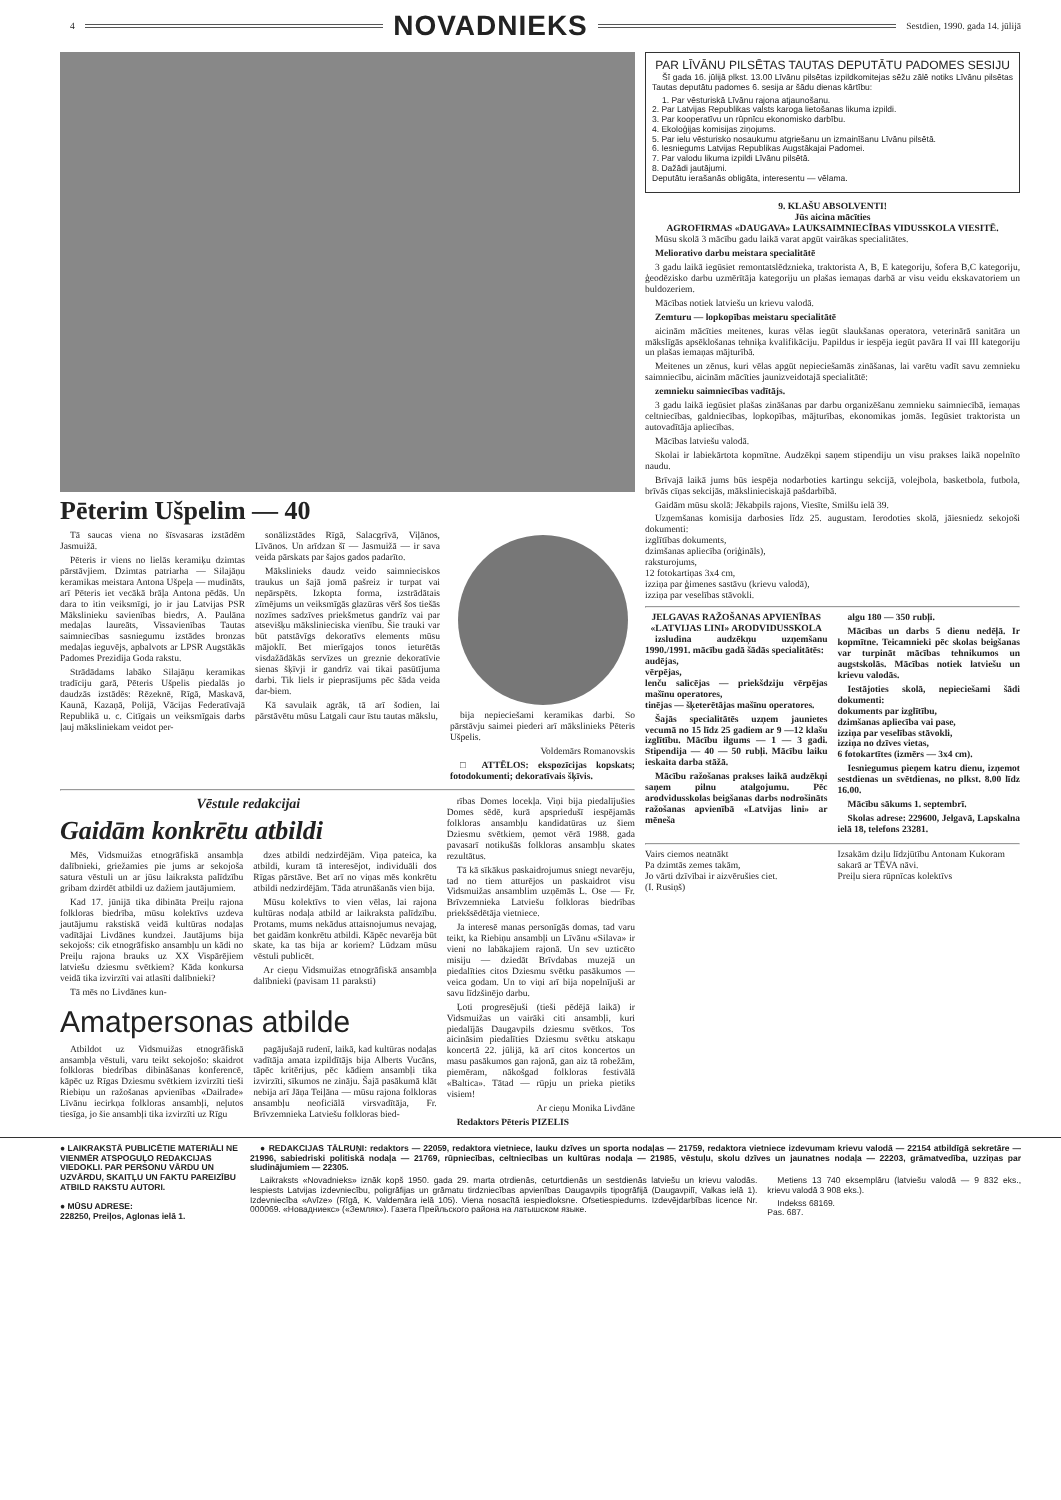4
NOVADNIEKS
Sestdien, 1990. gada 14. jūlijā
Pēterim Ušpelim — 40
Tā saucas viena no šīsvasaras izstādēm Jasmuižā.
Pēteris ir viens no lielās keramiķu dzimtas pārstāvjiem. Dzimtas patriarha — Silajāņu keramikas meistara Antona Ušpeļa — mudināts, arī Pēteris iet vecākā brāļa Antona pēdās. Un dara to itin veiksmīgi, jo ir jau Latvijas PSR Mākslinieku savienības biedrs, A. Paulāna medaļas laureāts, Vissavienības Tautas saimniecības sasniegumu izstādes bronzas medaļas ieguvējs, apbalvots ar LPSR Augstākās Padomes Prezidija Goda rakstu.
Strādādams labāko Silajāņu keramikas tradīciju garā, Pēteris Ušpelis piedalās jo daudzās izstādēs: Rēzeknē, Rīgā, Maskavā, Kaunā, Kazaņā, Polijā, Vācijas Federatīvajā Republikā u. c. Citīgais un veiksmīgais darbs ļauj māksliniekam veidot per-
sonālizstādes Rīgā, Salacgrīvā, Viļānos, Līvānos. Un arīdzan šī — Jasmuižā — ir sava veida pārskats par šajos gados padarīto.
Mākslinieks daudz veido saimnieciskos traukus un šajā jomā pašreiz ir turpat vai nepārspēts. Izkopta forma, izstrādātais zīmējums un veiksmīgās glazūras vērš šos tiešās nozīmes sadzīves priekšmetus gandrīz vai par atsevišķu mākslinieciska vienību. Šie trauki var būt patstāvīgs dekoratīvs elements mūsu mājoklī. Bet mierīgajos tonos ieturētās visdažādākās servīzes un greznie dekoratīvie sienas šķīvji ir gandrīz vai tikai pasūtījuma darbi. Tik liels ir pieprasījums pēc šāda veida dar-biem.
Kā savulaik agrāk, tā arī šodien, lai pārstāvētu mūsu Latgali caur īstu tautas mākslu,
bija nepieciešami keramikas darbi. So pārstāvju saimei piederi arī mākslinieks Pēteris Ušpelis.
Voldemārs Romanovskis
□ ATTĒLOS: ekspozīcijas kopskats; fotodokumenti; dekoratīvais šķīvis.
Vēstule redakcijai
Gaidām konkrētu atbildi
Mēs, Vidsmuižas etnogrāfiskā ansambļa dalībnieki, griežamies pie jums ar sekojoša satura vēstuli un ar jūsu laikraksta palīdzību gribam dzirdēt atbildi uz dažiem jautājumiem.
Kad 17. jūnijā tika dibināta Preiļu rajona folkloras biedrība, mūsu kolektīvs uzdeva jautājumu rakstiskā veidā kultūras nodaļas vadītājai Livdānes kundzei. Jautājums bija sekojošs: cik etnogrāfisko ansambļu un kādi no Preiļu rajona brauks uz XX Vispārējiem latviešu dziesmu svētkiem? Kāda konkursa veidā tika izvirzīti vai atlasīti dalībnieki?
Tā mēs no Livdānes kun-
dzes atbildi nedzirdējām. Viņa pateica, ka atbildi, kuram tā interesējot, individuāli dos Rīgas pārstāve. Bet arī no viņas mēs konkrētu atbildi nedzirdējām. Tāda atrunāšanās vien bija.
Mūsu kolektīvs to vien vēlas, lai rajona kultūras nodaļa atbild ar laikraksta palīdzību. Protams, mums nekādus attaisnojumus nevajag, bet gaidām konkrētu atbildi. Kāpēc nevarēja būt skate, ka tas bija ar koriem? Lūdzam mūsu vēstuli publicēt.
Ar cieņu Vidsmuižas etnogrāfiskā ansambļa dalībnieki (pavisam 11 paraksti)
Amatpersonas atbilde
Atbildot uz Vidsmuižas etnogrāfiskā ansambļa vēstuli, varu teikt sekojošo: skaidrot folkloras biedrības dibināšanas konferencē, kāpēc uz Rīgas Dziesmu svētkiem izvirzīti tieši Riebiņu un ražošanas apvienības «Dailrade» Līvānu iecirkņa folkloras ansambļi, neļutos tiesīga, jo šie ansambļi tika izvirzīti uz Rīgu
pagājušajā rudenī, laikā, kad kultūras nodaļas vadītāja amata izpildītājs bija Alberts Vucāns, tāpēc kritērijus, pēc kādiem ansambļi tika izvirzīti, sīkumos ne zināju. Šajā pasākumā klāt nebija arī Jāņa Teiļāna — mūsu rajona folkloras ansambļu neoficiālā virsvadītāja, Fr. Brīvzemnieka Latviešu folkloras bied-
rības Domes locekļa. Viņi bija piedalījušies Domes sēdē, kurā apspriedušī iespējamās folkloras ansambļu kandidatūras uz šiem Dziesmu svētkiem, ņemot vērā 1988. gada pavasarī notikušās folkloras ansambļu skates rezultātus.
Tā kā sīkākus paskaidrojumus sniegt nevarēju, tad no tiem atturējos un paskaidrot visu Vidsmuižas ansamblim uzņēmās L. Ose — Fr. Brīvzemnieka Latviešu folkloras biedrības priekšsēdētāja vietniece.
Ja interesē manas personīgās domas, tad varu teikt, ka Riebiņu ansambļi un Līvānu «Silava» ir vieni no labākajiem rajonā. Un sev uzticēto misiju — dziedāt Brīvdabas muzejā un piedalīties citos Dziesmu svētku pasākumos — veica godam. Un to viņi arī bija nopelnījuši ar savu līdzšinējo darbu.
Ļoti progresējuši (tieši pēdējā laikā) ir Vidsmuižas un vairāki citi ansambļi, kuri piedalījās Daugavpils dziesmu svētkos. Tos aicināsim piedalīties Dziesmu svētku atskaņu koncertā 22. jūlijā, kā arī citos koncertos un masu pasākumos gan rajonā, gan aiz tā robežām, piemēram, nākošgad folkloras festivālā «Baltica». Tātad — rūpju un prieka pietiks visiem!
Ar cieņu Monika Livdāne
Redaktors Pēteris PIZELIS
PAR LĪVĀNU PILSĒTAS TAUTAS DEPUTĀTU PADOMES SESIJU
Šī gada 16. jūlijā plkst. 13.00 Līvānu pilsētas izpildkomitejas sēžu zālē notiks Līvānu pilsētas Tautas deputātu padomes 6. sesija ar šādu dienas kārtību:
1. Par vēsturiskā Līvānu rajona atjaunošanu.
2. Par Latvijas Republikas valsts karoga lietošanas likuma izpildi.
3. Par kooperatīvu un rūpnīcu ekonomisko darbību.
4. Ekoloģijas komisijas ziņojums.
5. Par ielu vēsturisko nosaukumu atgriešanu un izmainīšanu Līvānu pilsētā.
6. Iesniegums Latvijas Republikas Augstākajai Padomei.
7. Par valodu likuma izpildi Līvānu pilsētā.
8. Dažādi jautājumi.
Deputātu ierašanās obligāta, interesentu — vēlama.
9. KLAŠU ABSOLVENTI!
Jūs aicina mācīties
AGROFIRMAS «DAUGAVA» LAUKSAIMNIECĪBAS VIDUSSKOLA VIESITĒ.
Mūsu skolā 3 mācību gadu laikā varat apgūt vairākas specialitātes.
Meliorativo darbu meistara specialitātē
3 gadu laikā iegūsiet remontatslēdznieka, traktorista A, B, E kategoriju, šofera B,C kategoriju, ģeodēzisko darbu uzmērītāja kategoriju un plašas iemaņas darbā ar visu veidu ekskavatoriem un buldozeriem.
Mācības notiek latviešu un krievu valodā.
Zemturu — lopkopības meistaru specialitātē
aicinām mācīties meitenes, kuras vēlas iegūt slaukšanas operatora, veterinārā sanitāra un mākslīgās apsēklošanas tehniķa kvalifikāciju. Papildus ir iespēja iegūt pavāra II vai III kategoriju un plašas iemaņas mājturībā.
Meitenes un zēnus, kuri vēlas apgūt nepieciešamās zināšanas, lai varētu vadīt savu zemnieku saimniecību, aicinām mācīties jaunizveidotajā specialitātē:
zemnieku saimniecības vadītājs.
3 gadu laikā iegūsiet plašas zināšanas par darbu organizēšanu zemnieku saimniecībā, iemaņas celtniecības, galdniecības, lopkopības, mājturības, ekonomikas jomās. Iegūsiet traktorista un autovadītāja apliecības.
Mācības latviešu valodā.
Skolai ir labiekārtota kopmītne. Audzēkņi saņem stipendiju un visu prakses laikā nopelnīto naudu.
Brīvajā laikā jums būs iespēja nodarboties kartingu sekcijā, volejbola, basketbola, futbola, brīvās cīņas sekcijās, mākslinieciskajā pašdarbībā.
Gaidām mūsu skolā: Jēkabpils rajons, Viesīte, Smilšu ielā 39.
Uzņemšanas komisija darbosies līdz 25. augustam. Ierodoties skolā, jāiesniedz sekojoši dokumenti:
izglītības dokuments,
dzimšanas apliecība (oriģināls),
raksturojums,
12 fotokartiņas 3x4 cm,
izziņa par ģimenes sastāvu (krievu valodā),
izziņa par veselības stāvokli.
JELGAVAS RAŽOŠANAS APVIENĪBAS «LATVIJAS LINI» ARODVIDUSSKOLA
izsludina audzēkņu uzņemšanu 1990./1991. mācību gadā šādās specialitātēs:
audējas,
vērpējas,
lenču salicējas — priekšdziju vērpējas mašīnu operatores,
tinējas — šķeterētājas mašīnu operatores.
Šajās specialitātēs uzņem jaunietes vecumā no 15 līdz 25 gadiem ar 9 —12 klašu izglītību. Mācību ilgums — 1 — 3 gadi. Stipendija — 40 — 50 rubļi. Mācību laiku ieskaita darba stāžā.
Mācību ražošanas prakses laikā audzēkņi saņem pilnu atalgojumu. Pēc arodvidusskolas beigšanas darbs nodrošināts ražošanas apvienībā «Latvijas lini» ar mēneša
algu 180 — 350 rubļi.
Mācības un darbs 5 dienu nedēļā. Ir kopmītne. Teicamnieki pēc skolas beigšanas var turpināt mācības tehnikumos un augstskolās. Mācības notiek latviešu un krievu valodās.
Iestājoties skolā, nepieciešami šādi dokumenti:
dokuments par izglītību,
dzimšanas apliecība vai pase,
izziņa par veselības stāvokli,
izziņa no dzīves vietas,
6 fotokartītes (izmērs — 3x4 cm).
Iesniegumus pieņem katru dienu, izņemot sestdienas un svētdienas, no plkst. 8.00 līdz 16.00.
Mācību sākums 1. septembrī.
Skolas adrese: 229600, Jelgavā, Lapskalna ielā 18, telefons 23281.
Vairs ciemos neatnākt
Pa dzimtās zemes takām,
Jo vārti dzīvībai ir aizvērušies ciet.
(I. Rusiņš)
Izsakām dziļu līdzjūtību Antonam Kukoram sakarā ar TĒVA nāvi.
Preiļu siera rūpnīcas kolektīvs
● LAIKRAKSTĀ PUBLICĒTIE MATERIĀLI NE VIENMĒR ATSPOGUĻO REDAKCIJAS VIEDOKLI. PAR PERSONU VĀRDU UN UZVĀRDU, SKAITĻU UN FAKTU PAREIZĪBU ATBILD RAKSTU AUTORI.
● MŪSU ADRESE:
228250, Preiļos, Aglonas ielā 1.
● REDAKCIJAS TĀLRUŅI: redaktors — 22059, redaktora vietniece, lauku dzīves un sporta nodaļas — 21759, redaktora vietniece izdevumam krievu valodā — 22154 atbildīgā sekretāre — 21996, sabiedriski politiskā nodaļa — 21769, rūpniecības, celtniecības un kultūras nodaļa — 21985, vēstuļu, skolu dzīves un jaunatnes nodaļa — 22203, grāmatvedība, uzziņas par sludinājumiem — 22305.
Laikraksts «Novadnieks» iznāk kopš 1950. gada 29. marta otrdienās, ceturtdienās un sestdienās latviešu un krievu valodās. Iespiests Latvijas izdevniecību, poligrāfijas un grāmatu tirdzniecības apvienības Daugavpils tipogrāfijā (Daugavpilī, Valkas ielā 1). Izdevniecība «Avīze» (Rīgā, K. Valdemāra ielā 105). Viena nosacītā iespiedloksne. Ofsetiespiedums. Izdevējdarbības licence Nr. 000069. «Новадниекс» («Земляк»). Газета Прейльского района на латышском языке.
Metiens 13 740 eksemplāru (latviešu valodā — 9 832 eks., krievu valodā 3 908 eks.).
Indekss 68169.
Pas. 687.